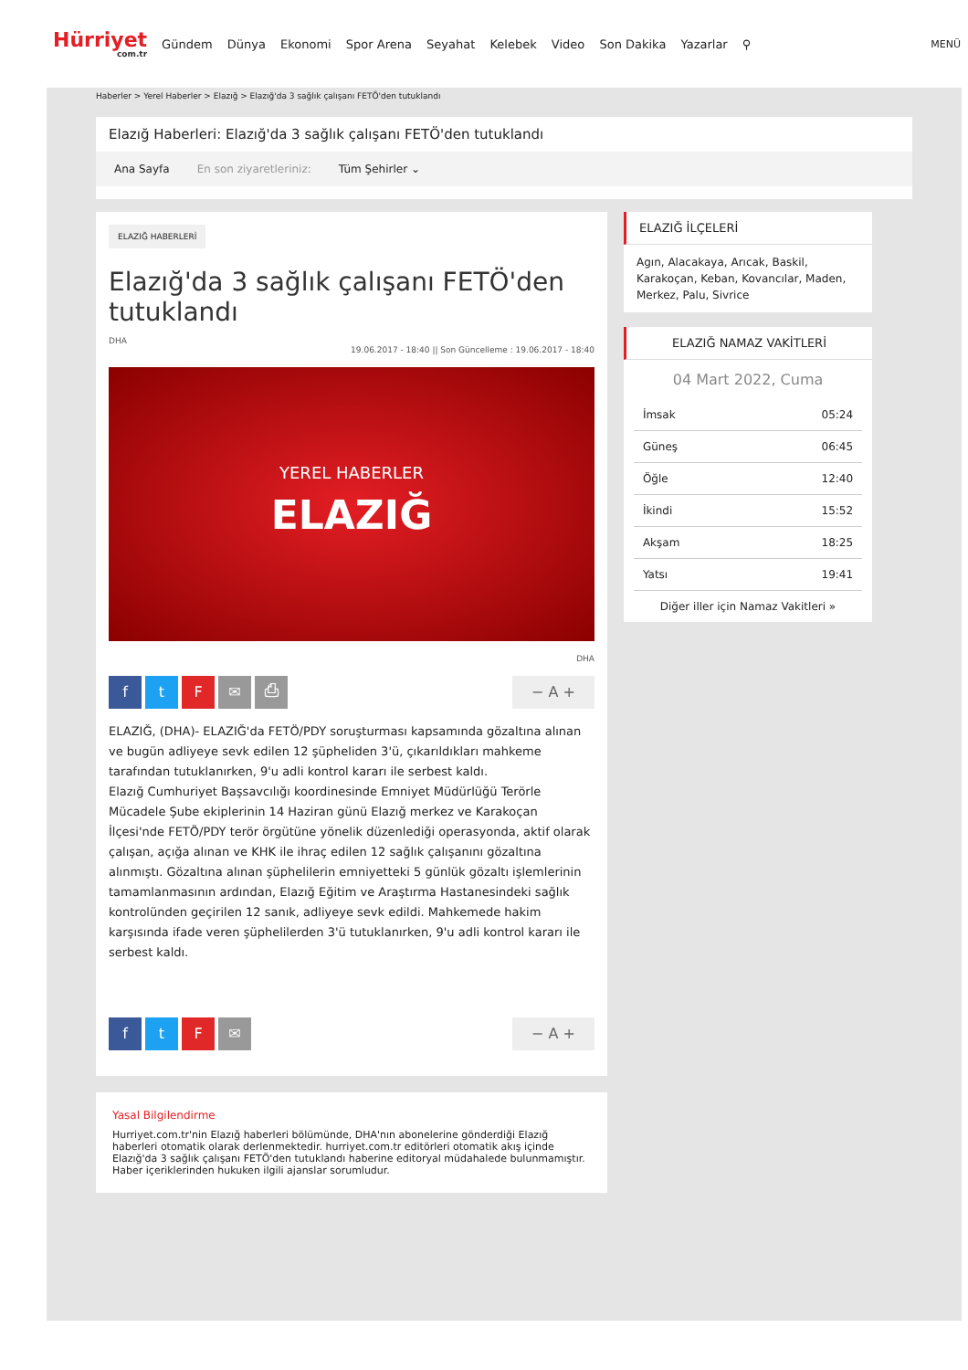Hürriyet
com.tr
Gündem Dünya Ekonomi Spor Arena Seyahat Kelebek Video Son Dakika Yazarlar ⚲
MENÜ
Haberler > Yerel Haberler > Elazığ > Elazığ'da 3 sağlık çalışanı FETÖ'den tutuklandı
Elazığ Haberleri: Elazığ'da 3 sağlık çalışanı FETÖ'den tutuklandı
Ana Sayfa En son ziyaretleriniz: Tüm Şehirler ⌄
ELAZIĞ HABERLERİ
Elazığ'da 3 sağlık çalışanı FETÖ'den tutuklandı
DHA
19.06.2017 - 18:40 || Son Güncelleme : 19.06.2017 - 18:40
YEREL HABERLER
ELAZIĞ
DHA
ftF ✉ ⎙ − A +
ELAZIĞ, (DHA)- ELAZIĞ'da FETÖ/PDY soruşturması kapsamında gözaltına alınan ve bugün adliyeye sevk edilen 12 şüpheliden 3'ü, çıkarıldıkları mahkeme tarafından tutuklanırken, 9'u adli kontrol kararı ile serbest kaldı.
Elazığ Cumhuriyet Başsavcılığı koordinesinde Emniyet Müdürlüğü Terörle Mücadele Şube ekiplerinin 14 Haziran günü Elazığ merkez ve Karakoçan İlçesi'nde FETÖ/PDY terör örgütüne yönelik düzenlediği operasyonda, aktif olarak çalışan, açığa alınan ve KHK ile ihraç edilen 12 sağlık çalışanını gözaltına alınmıştı. Gözaltına alınan şüphelilerin emniyetteki 5 günlük gözaltı işlemlerinin tamamlanmasının ardından, Elazığ Eğitim ve Araştırma Hastanesindeki sağlık kontrolünden geçirilen 12 sanık, adliyeye sevk edildi. Mahkemede hakim karşısında ifade veren şüphelilerden 3'ü tutuklanırken, 9'u adli kontrol kararı ile serbest kaldı.
ftF ✉ − A +
ELAZIĞ İLÇELERİ
Agın, Alacakaya, Arıcak, Baskil, Karakoçan, Keban, Kovancılar, Maden, Merkez, Palu, Sivrice
ELAZIĞ NAMAZ VAKİTLERİ
04 Mart 2022, Cuma
| İmsak | 05:24 |
| Güneş | 06:45 |
| Öğle | 12:40 |
| İkindi | 15:52 |
| Akşam | 18:25 |
| Yatsı | 19:41 |
Diğer iller için Namaz Vakitleri »
Yasal Bilgilendirme
Hurriyet.com.tr'nin Elazığ haberleri bölümünde, DHA'nın abonelerine gönderdiği Elazığ haberleri otomatik olarak derlenmektedir. hurriyet.com.tr editörleri otomatik akış içinde Elazığ'da 3 sağlık çalışanı FETÖ'den tutuklandı haberine editoryal müdahalede bulunmamıştır. Haber içeriklerinden hukuken ilgili ajanslar sorumludur.